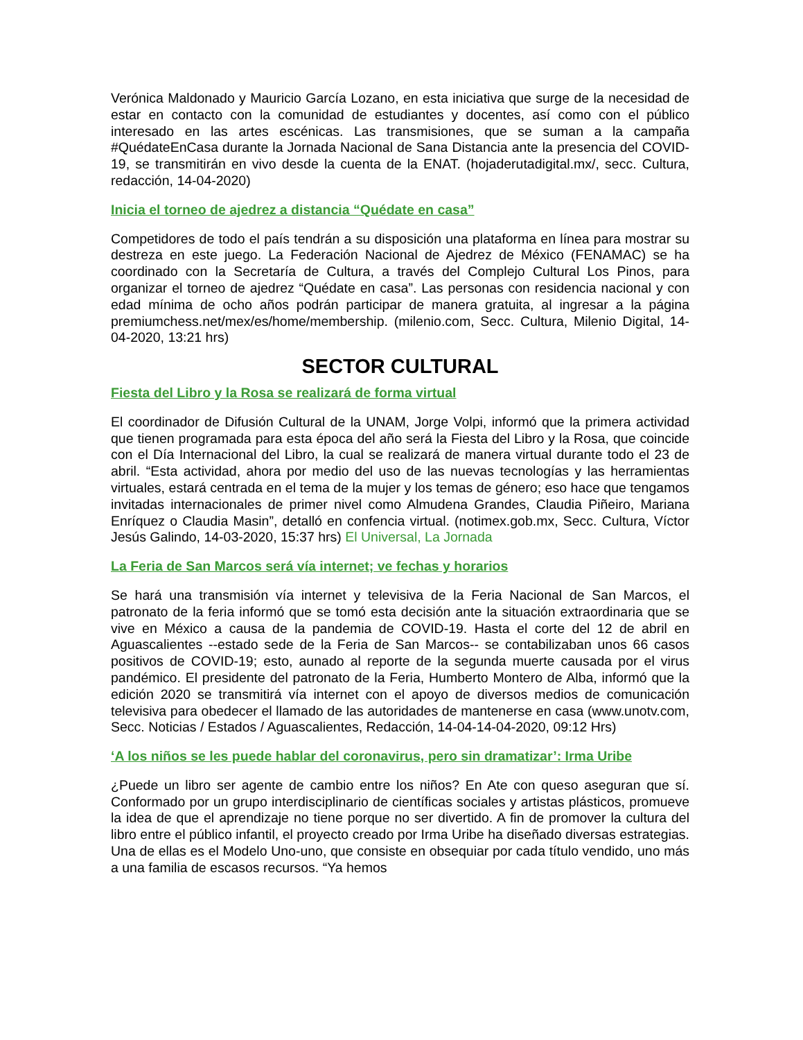Verónica Maldonado y Mauricio García Lozano, en esta iniciativa que surge de la necesidad de estar en contacto con la comunidad de estudiantes y docentes, así como con el público interesado en las artes escénicas. Las transmisiones, que se suman a la campaña #QuédateEnCasa durante la Jornada Nacional de Sana Distancia ante la presencia del COVID-19, se transmitirán en vivo desde la cuenta de la ENAT. (hojaderutadigital.mx/, secc. Cultura, redacción, 14-04-2020)
Inicia el torneo de ajedrez a distancia “Quédate en casa”
Competidores de todo el país tendrán a su disposición una plataforma en línea para mostrar su destreza en este juego. La Federación Nacional de Ajedrez de México (FENAMAC) se ha coordinado con la Secretaría de Cultura, a través del Complejo Cultural Los Pinos, para organizar el torneo de ajedrez “Quédate en casa”. Las personas con residencia nacional y con edad mínima de ocho años podrán participar de manera gratuita, al ingresar a la página premiumchess.net/mex/es/home/membership. (milenio.com, Secc. Cultura, Milenio Digital, 14-04-2020, 13:21 hrs)
SECTOR CULTURAL
Fiesta del Libro y la Rosa se realizará de forma virtual
El coordinador de Difusión Cultural de la UNAM, Jorge Volpi, informó que la primera actividad que tienen programada para esta época del año será la Fiesta del Libro y la Rosa, que coincide con el Día Internacional del Libro, la cual se realizará de manera virtual durante todo el 23 de abril. “Esta actividad, ahora por medio del uso de las nuevas tecnologías y las herramientas virtuales, estará centrada en el tema de la mujer y los temas de género; eso hace que tengamos invitadas internacionales de primer nivel como Almudena Grandes, Claudia Piñeiro, Mariana Enríquez o Claudia Masin”, detalló en confencia virtual. (notimex.gob.mx, Secc. Cultura, Víctor Jesús Galindo, 14-03-2020, 15:37 hrs) El Universal, La Jornada
La Feria de San Marcos será vía internet; ve fechas y horarios
Se hará una transmisión vía internet y televisiva de la Feria Nacional de San Marcos, el patronato de la feria informó que se tomó esta decisión ante la situación extraordinaria que se vive en México a causa de la pandemia de COVID-19. Hasta el corte del 12 de abril en Aguascalientes --estado sede de la Feria de San Marcos-- se contabilizaban unos 66 casos positivos de COVID-19; esto, aunado al reporte de la segunda muerte causada por el virus pandémico. El presidente del patronato de la Feria, Humberto Montero de Alba, informó que la edición 2020 se transmitirá vía internet con el apoyo de diversos medios de comunicación televisiva para obedecer el llamado de las autoridades de mantenerse en casa (www.unotv.com, Secc. Noticias / Estados / Aguascalientes, Redacción, 14-04-14-04-2020, 09:12 Hrs)
‘A los niños se les puede hablar del coronavirus, pero sin dramatizar’: Irma Uribe
¿Puede un libro ser agente de cambio entre los niños? En Ate con queso aseguran que sí. Conformado por un grupo interdisciplinario de científicas sociales y artistas plásticos, promueve la idea de que el aprendizaje no tiene porque no ser divertido. A fin de promover la cultura del libro entre el público infantil, el proyecto creado por Irma Uribe ha diseñado diversas estrategias. Una de ellas es el Modelo Uno-uno, que consiste en obsequiar por cada título vendido, uno más a una familia de escasos recursos. “Ya hemos